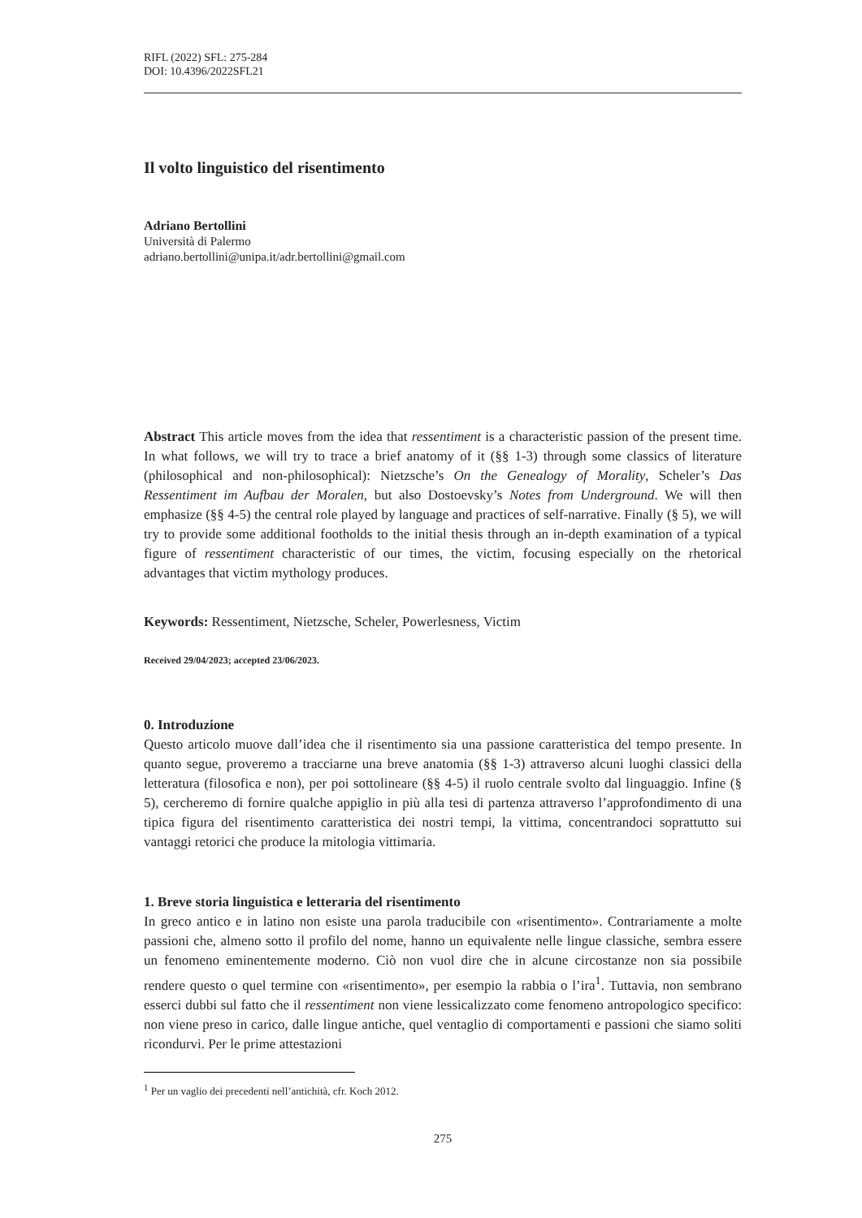RIFL (2022) SFL: 275-284
DOI: 10.4396/2022SFL21
Il volto linguistico del risentimento
Adriano Bertollini
Università di Palermo
adriano.bertollini@unipa.it/adr.bertollini@gmail.com
Abstract This article moves from the idea that ressentiment is a characteristic passion of the present time. In what follows, we will try to trace a brief anatomy of it (§§ 1-3) through some classics of literature (philosophical and non-philosophical): Nietzsche’s On the Genealogy of Morality, Scheler’s Das Ressentiment im Aufbau der Moralen, but also Dostoevsky’s Notes from Underground. We will then emphasize (§§ 4-5) the central role played by language and practices of self-narrative. Finally (§ 5), we will try to provide some additional footholds to the initial thesis through an in-depth examination of a typical figure of ressentiment characteristic of our times, the victim, focusing especially on the rhetorical advantages that victim mythology produces.
Keywords: Ressentiment, Nietzsche, Scheler, Powerlesness, Victim
Received 29/04/2023; accepted 23/06/2023.
0. Introduzione
Questo articolo muove dall’idea che il risentimento sia una passione caratteristica del tempo presente. In quanto segue, proveremo a tracciarne una breve anatomia (§§ 1-3) attraverso alcuni luoghi classici della letteratura (filosofica e non), per poi sottolineare (§§ 4-5) il ruolo centrale svolto dal linguaggio. Infine (§ 5), cercheremo di fornire qualche appiglio in più alla tesi di partenza attraverso l’approfondimento di una tipica figura del risentimento caratteristica dei nostri tempi, la vittima, concentrandoci soprattutto sui vantaggi retorici che produce la mitologia vittimaria.
1. Breve storia linguistica e letteraria del risentimento
In greco antico e in latino non esiste una parola traducibile con «risentimento». Contrariamente a molte passioni che, almeno sotto il profilo del nome, hanno un equivalente nelle lingue classiche, sembra essere un fenomeno eminentemente moderno. Ciò non vuol dire che in alcune circostanze non sia possibile rendere questo o quel termine con «risentimento», per esempio la rabbia o l’ira<sup>1</sup>. Tuttavia, non sembrano esserci dubbi sul fatto che il ressentiment non viene lessicalizzato come fenomeno antropologico specifico: non viene preso in carico, dalle lingue antiche, quel ventaglio di comportamenti e passioni che siamo soliti ricondurvi. Per le prime attestazioni
<sup>1</sup> Per un vaglio dei precedenti nell’antichità, cfr. Koch 2012.
275